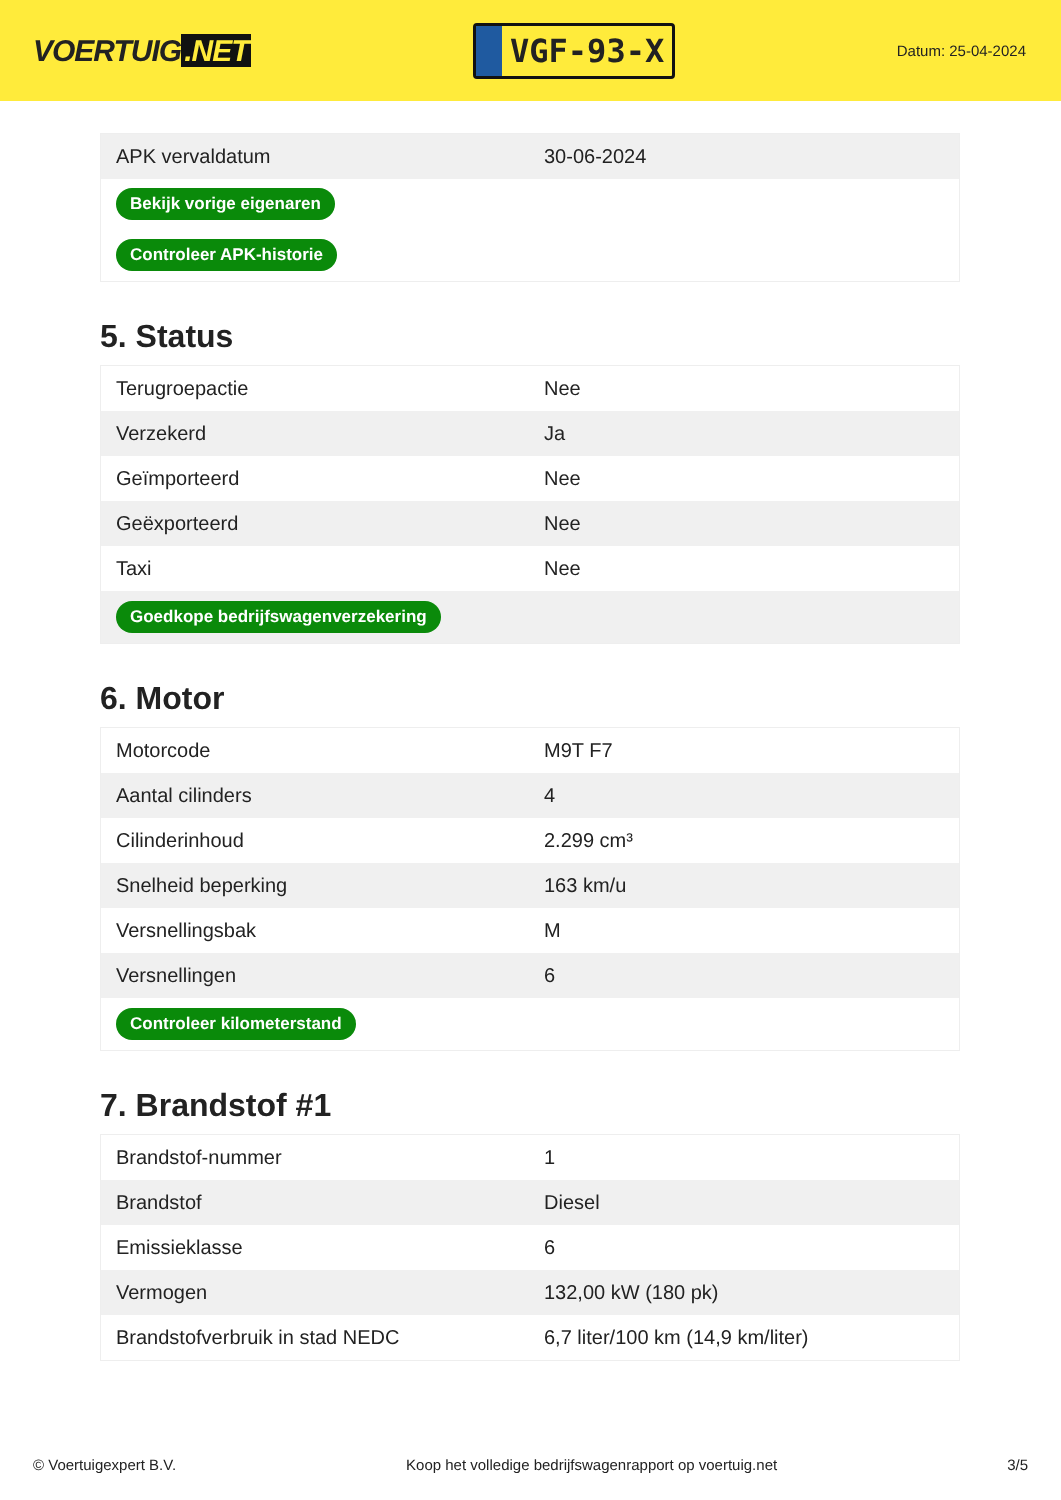VOERTUIG.NET
VGF-93-X
Datum: 25-04-2024
| APK vervaldatum | 30-06-2024 |
| Bekijk vorige eigenaren | |
| Controleer APK-historie | |
5. Status
| Terugroepactie | Nee |
| Verzekerd | Ja |
| Geïmporteerd | Nee |
| Geëxporteerd | Nee |
| Taxi | Nee |
| Goedkope bedrijfswagenverzekering | |
6. Motor
| Motorcode | M9T F7 |
| Aantal cilinders | 4 |
| Cilinderinhoud | 2.299 cm³ |
| Snelheid beperking | 163 km/u |
| Versnellingsbak | M |
| Versnellingen | 6 |
| Controleer kilometerstand | |
7. Brandstof #1
| Brandstof-nummer | 1 |
| Brandstof | Diesel |
| Emissieklasse | 6 |
| Vermogen | 132,00 kW (180 pk) |
| Brandstofverbruik in stad NEDC | 6,7 liter/100 km (14,9 km/liter) |
© Voertuigexpert B.V. Koop het volledige bedrijfswagenrapport op voertuig.net 3/5